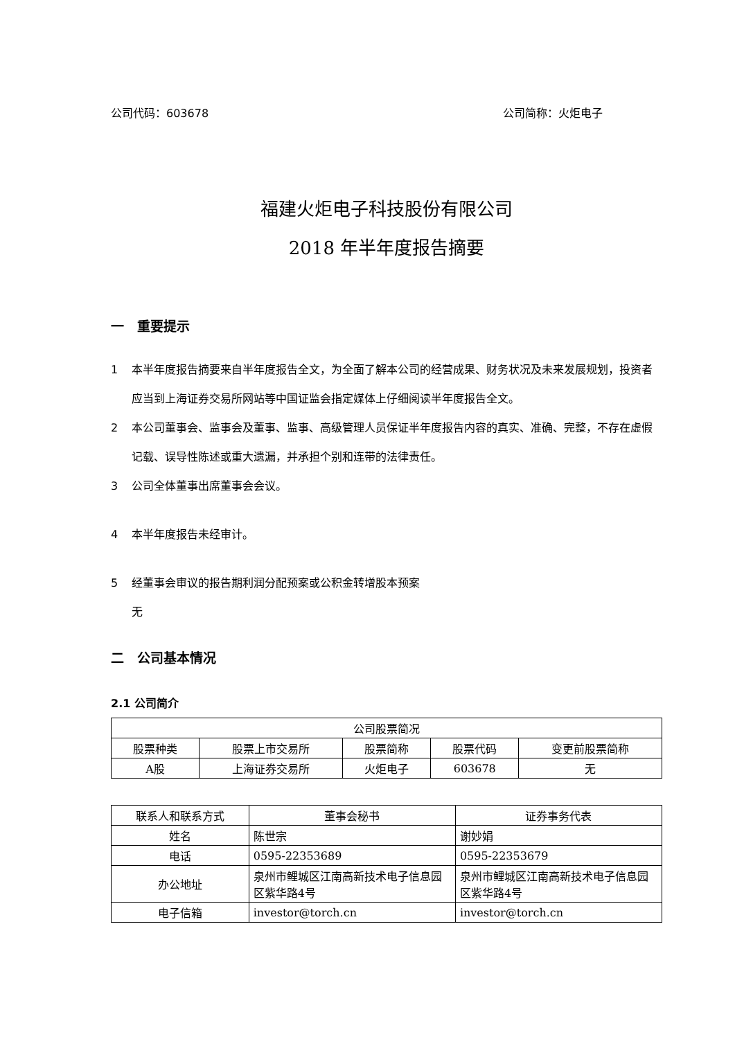公司代码：603678 公司简称：火炬电子
福建火炬电子科技股份有限公司
2018 年半年度报告摘要
一　重要提示
1 本半年度报告摘要来自半年度报告全文，为全面了解本公司的经营成果、财务状况及未来发展规划，投资者应当到上海证券交易所网站等中国证监会指定媒体上仔细阅读半年度报告全文。
2 本公司董事会、监事会及董事、监事、高级管理人员保证半年度报告内容的真实、准确、完整，不存在虚假记载、误导性陈述或重大遗漏，并承担个别和连带的法律责任。
3 公司全体董事出席董事会会议。
4 本半年度报告未经审计。
5 经董事会审议的报告期利润分配预案或公积金转增股本预案
无
二　公司基本情况
2.1 公司简介
| 公司股票简况 | | | | |
| --- | --- | --- | --- | --- |
| 股票种类 | 股票上市交易所 | 股票简称 | 股票代码 | 变更前股票简称 |
| A股 | 上海证券交易所 | 火炬电子 | 603678 | 无 |
| 联系人和联系方式 | 董事会秘书 | 证券事务代表 |
| --- | --- | --- |
| 姓名 | 陈世宗 | 谢妙娟 |
| 电话 | 0595-22353689 | 0595-22353679 |
| 办公地址 | 泉州市鲤城区江南高新技术电子信息园区紫华路4号 | 泉州市鲤城区江南高新技术电子信息园区紫华路4号 |
| 电子信箱 | investor@torch.cn | investor@torch.cn |